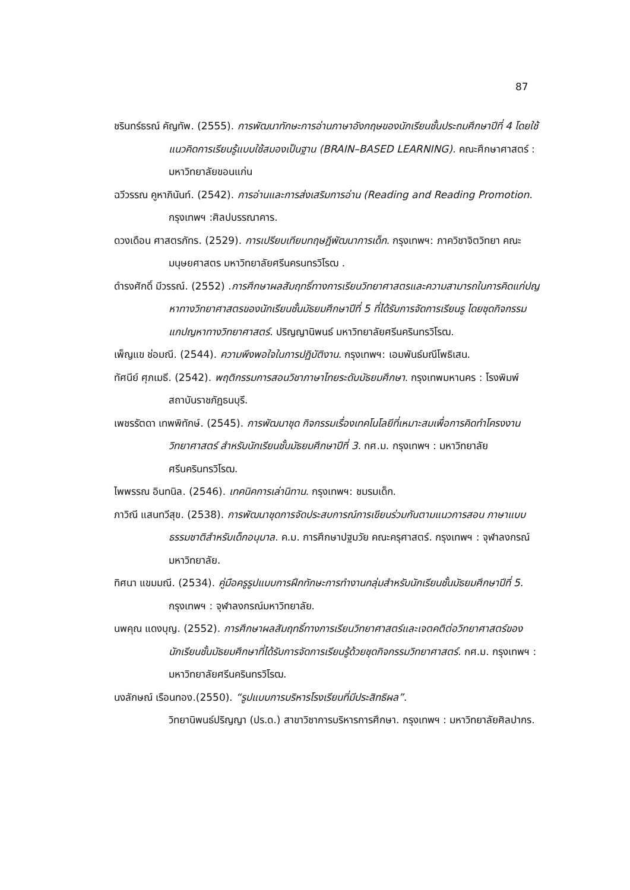87
ชรินทร์ธรณ์ คัญทัพ. (2555). การพัฒนาทักษะการอ่านภาษาอังกฤษของนักเรียนชั้นประถมศึกษาปีที่ 4 โดยใช้แนวคิดการเรียนรู้แบบใช้สมองเป็นฐาน (BRAIN–BASED LEARNING). คณะศึกษาศาสตร์ : มหาวิทยาลัยขอนแก่น
ฉวีวรรณ คูหาภินันท์. (2542). การอ่านและการส่งเสริมการอ่าน (Reading and Reading Promotion. กรุงเทพฯ :ศิลปบรรณาคาร.
ดวงเดือน ศาสตรภัทร. (2529). การเปรียบเทียบทฤษฎีพัฒนาการเด็ก. กรุงเทพฯ: ภาควิชาจิตวิทยา คณะมนุษยศาสตร มหาวิทยาลัยศรีนครนทรวิโรฒ .
ดำรงศักดิ์ มีวรรณ์. (2552) .การศึกษาผลสัมฤทธิ์ทางการเรียนวิทยาศาสตรและความสามารถในการคิดแก่ปญหาทางวิทยาศาสตรของนักเรียนชั้นมัธยมศึกษาปีที่ 5 ที่ได้รับการจัดการเรียนรู โดยชุดกิจกรรมแกปญหาทางวิทยาศาสตร์. ปริญญานิพนธ์ มหาวิทยาลัยศรีนครินทรวิโรฒ.
เพ็ญแข ช่อมณี. (2544). ความพึงพอใจในการปฏิบัติงาน. กรุงเทพฯ: เอมพันธ์มณีโพธิเสน.
ทัศนีย์ ศุภเมธี. (2542). พฤติกรรมการสอนวิชาภาษาไทยระดับมัธยมศึกษา. กรุงเทพมหานคร : โรงพิมพ์สถาบันราชภัฏธนบุรี.
เพชรรัตดา เทพพิทักษ์. (2545). การพัฒนาชุด กิจกรรมเรื่องเทคโนโลยีที่เหมาะสมเพื่อการคิดทำโครงงานวิทยาศาสตร์ สำหรับนักเรียนชั้นมัธยมศึกษาปีที่ 3. กศ.ม. กรุงเทพฯ : มหาวิทยาลัยศรีนครินทรวิโรฒ.
ไพพรรณ อินทนิล. (2546). เทคนิคการเล่านิทาน. กรุงเทพฯ: ชมรมเด็ก.
ภาวิณี แสนทวีสุข. (2538). การพัฒนาชุดการจัดประสบการณ์การเขียนร่วมกันตามแนวการสอน ภาษาแบบธรรมชาติสำหรับเด็กอนุบาล. ค.ม. การศึกษาปฐมวัย คณะครุศาสตร์. กรุงเทพฯ : จุฬาลงกรณ์มหาวิทยาลัย.
ทิศนา แขมมณี. (2534). คู่มือครูรูปแบบการฝึกทักษะการทำงานกลุ่มสำหรับนักเรียนชั้นมัธยมศึกษาปีที่ 5. กรุงเทพฯ : จุฬาลงกรณ์มหาวิทยาลัย.
นพคุณ แดงบุญ. (2552). การศึกษาผลสัมฤทธิ์ทางการเรียนวิทยาศาสตร์และเจตคติต่อวิทยาศาสตร์ของนักเรียนชั้นมัธยมศึกษาที่ได้รับการจัดการเรียนรู้ด้วยชุดกิจกรรมวิทยาศาสตร์. กศ.ม. กรุงเทพฯ : มหาวิทยาลัยศรีนครินทรวิโรฒ.
นงลักษณ์ เรือนทอง.(2550). “รูปแบบการบริหารโรงเรียนที่มีประสิทธิผล”.
วิทยานิพนธ์ปริญญา (ปร.ด.) สาขาวิชาการบริหารการศึกษา. กรุงเทพฯ : มหาวิทยาลัยศิลปากร.